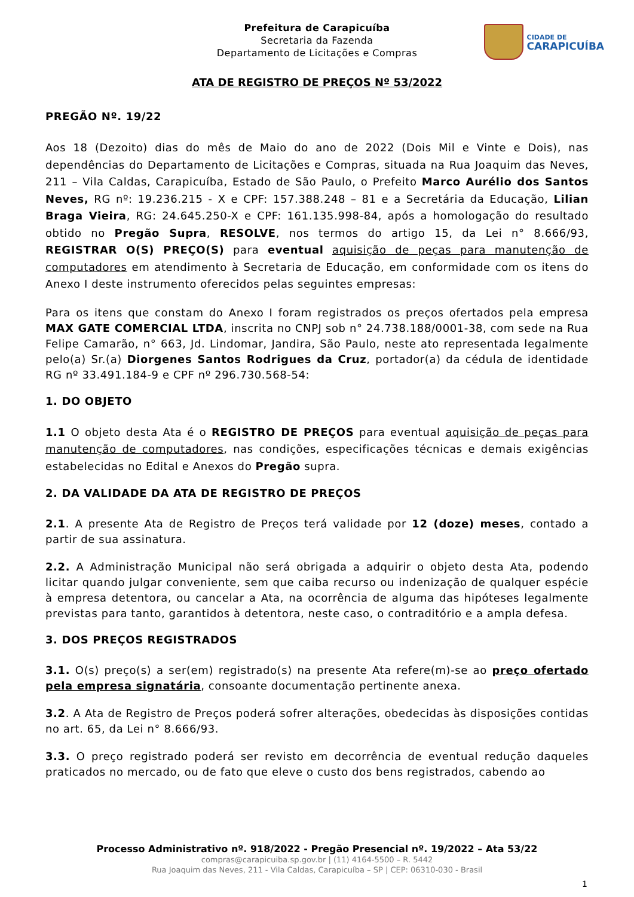Prefeitura de Carapicuíba
Secretaria da Fazenda
Departamento de Licitações e Compras
CIDADE DE
CARAPICUÍBA
ATA DE REGISTRO DE PREÇOS Nº 53/2022
PREGÃO Nº. 19/22
Aos 18 (Dezoito) dias do mês de Maio do ano de 2022 (Dois Mil e Vinte e Dois), nas dependências do Departamento de Licitações e Compras, situada na Rua Joaquim das Neves, 211 – Vila Caldas, Carapicuíba, Estado de São Paulo, o Prefeito Marco Aurélio dos Santos Neves, RG nº: 19.236.215 - X e CPF: 157.388.248 – 81 e a Secretária da Educação, Lilian Braga Vieira, RG: 24.645.250-X e CPF: 161.135.998-84, após a homologação do resultado obtido no Pregão Supra, RESOLVE, nos termos do artigo 15, da Lei n° 8.666/93, REGISTRAR O(S) PREÇO(S) para eventual aquisição de peças para manutenção de computadores em atendimento à Secretaria de Educação, em conformidade com os itens do Anexo I deste instrumento oferecidos pelas seguintes empresas:
Para os itens que constam do Anexo I foram registrados os preços ofertados pela empresa MAX GATE COMERCIAL LTDA, inscrita no CNPJ sob n° 24.738.188/0001-38, com sede na Rua Felipe Camarão, n° 663, Jd. Lindomar, Jandira, São Paulo, neste ato representada legalmente pelo(a) Sr.(a) Diorgenes Santos Rodrigues da Cruz, portador(a) da cédula de identidade RG nº 33.491.184-9 e CPF nº 296.730.568-54:
1. DO OBJETO
1.1 O objeto desta Ata é o REGISTRO DE PREÇOS para eventual aquisição de peças para manutenção de computadores, nas condições, especificações técnicas e demais exigências estabelecidas no Edital e Anexos do Pregão supra.
2. DA VALIDADE DA ATA DE REGISTRO DE PREÇOS
2.1. A presente Ata de Registro de Preços terá validade por 12 (doze) meses, contado a partir de sua assinatura.
2.2. A Administração Municipal não será obrigada a adquirir o objeto desta Ata, podendo licitar quando julgar conveniente, sem que caiba recurso ou indenização de qualquer espécie à empresa detentora, ou cancelar a Ata, na ocorrência de alguma das hipóteses legalmente previstas para tanto, garantidos à detentora, neste caso, o contraditório e a ampla defesa.
3. DOS PREÇOS REGISTRADOS
3.1. O(s) preço(s) a ser(em) registrado(s) na presente Ata refere(m)-se ao preço ofertado pela empresa signatária, consoante documentação pertinente anexa.
3.2. A Ata de Registro de Preços poderá sofrer alterações, obedecidas às disposições contidas no art. 65, da Lei n° 8.666/93.
3.3. O preço registrado poderá ser revisto em decorrência de eventual redução daqueles praticados no mercado, ou de fato que eleve o custo dos bens registrados, cabendo ao
Processo Administrativo nº. 918/2022 - Pregão Presencial nº. 19/2022 – Ata 53/22
compras@carapicuiba.sp.gov.br | (11) 4164-5500 – R. 5442
Rua Joaquim das Neves, 211 - Vila Caldas, Carapicuíba – SP | CEP: 06310-030 - Brasil
1